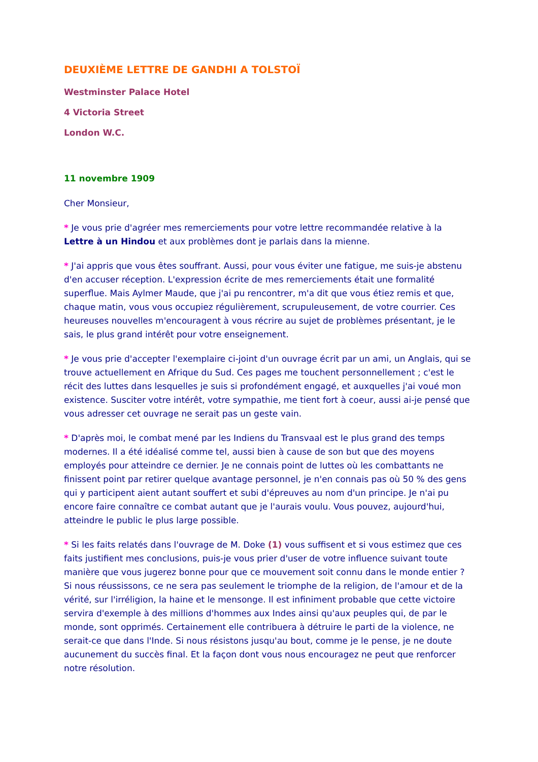DEUXIÈME LETTRE DE GANDHI A TOLSTOÏ
Westminster Palace Hotel
4 Victoria Street
London W.C.
11 novembre 1909
Cher Monsieur,
* Je vous prie d'agréer mes remerciements pour votre lettre recommandée relative à la Lettre à un Hindou et aux problèmes dont je parlais dans la mienne.
* J'ai appris que vous êtes souffrant. Aussi, pour vous éviter une fatigue, me suis-je abstenu d'en accuser réception. L'expression écrite de mes remerciements était une formalité superflue. Mais Aylmer Maude, que j'ai pu rencontrer, m'a dit que vous étiez remis et que, chaque matin, vous vous occupiez régulièrement, scrupuleusement, de votre courrier. Ces heureuses nouvelles m'encouragent à vous récrire au sujet de problèmes présentant, je le sais, le plus grand intérêt pour votre enseignement.
* Je vous prie d'accepter l'exemplaire ci-joint d'un ouvrage écrit par un ami, un Anglais, qui se trouve actuellement en Afrique du Sud. Ces pages me touchent personnellement ; c'est le récit des luttes dans lesquelles je suis si profondément engagé, et auxquelles j'ai voué mon existence. Susciter votre intérêt, votre sympathie, me tient fort à coeur, aussi ai-je pensé que vous adresser cet ouvrage ne serait pas un geste vain.
* D'après moi, le combat mené par les Indiens du Transvaal est le plus grand des temps modernes. Il a été idéalisé comme tel, aussi bien à cause de son but que des moyens employés pour atteindre ce dernier. Je ne connais point de luttes où les combattants ne finissent point par retirer quelque avantage personnel, je n'en connais pas où 50 % des gens qui y participent aient autant souffert et subi d'épreuves au nom d'un principe. Je n'ai pu encore faire connaître ce combat autant que je l'aurais voulu. Vous pouvez, aujourd'hui, atteindre le public le plus large possible.
* Si les faits relatés dans l'ouvrage de M. Doke (1) vous suffisent et si vous estimez que ces faits justifient mes conclusions, puis-je vous prier d'user de votre influence suivant toute manière que vous jugerez bonne pour que ce mouvement soit connu dans le monde entier ? Si nous réussissons, ce ne sera pas seulement le triomphe de la religion, de l'amour et de la vérité, sur l'irréligion, la haine et le mensonge. Il est infiniment probable que cette victoire servira d'exemple à des millions d'hommes aux Indes ainsi qu'aux peuples qui, de par le monde, sont opprimés. Certainement elle contribuera à détruire le parti de la violence, ne serait-ce que dans l'Inde. Si nous résistons jusqu'au bout, comme je le pense, je ne doute aucunement du succès final. Et la façon dont vous nous encouragez ne peut que renforcer notre résolution.